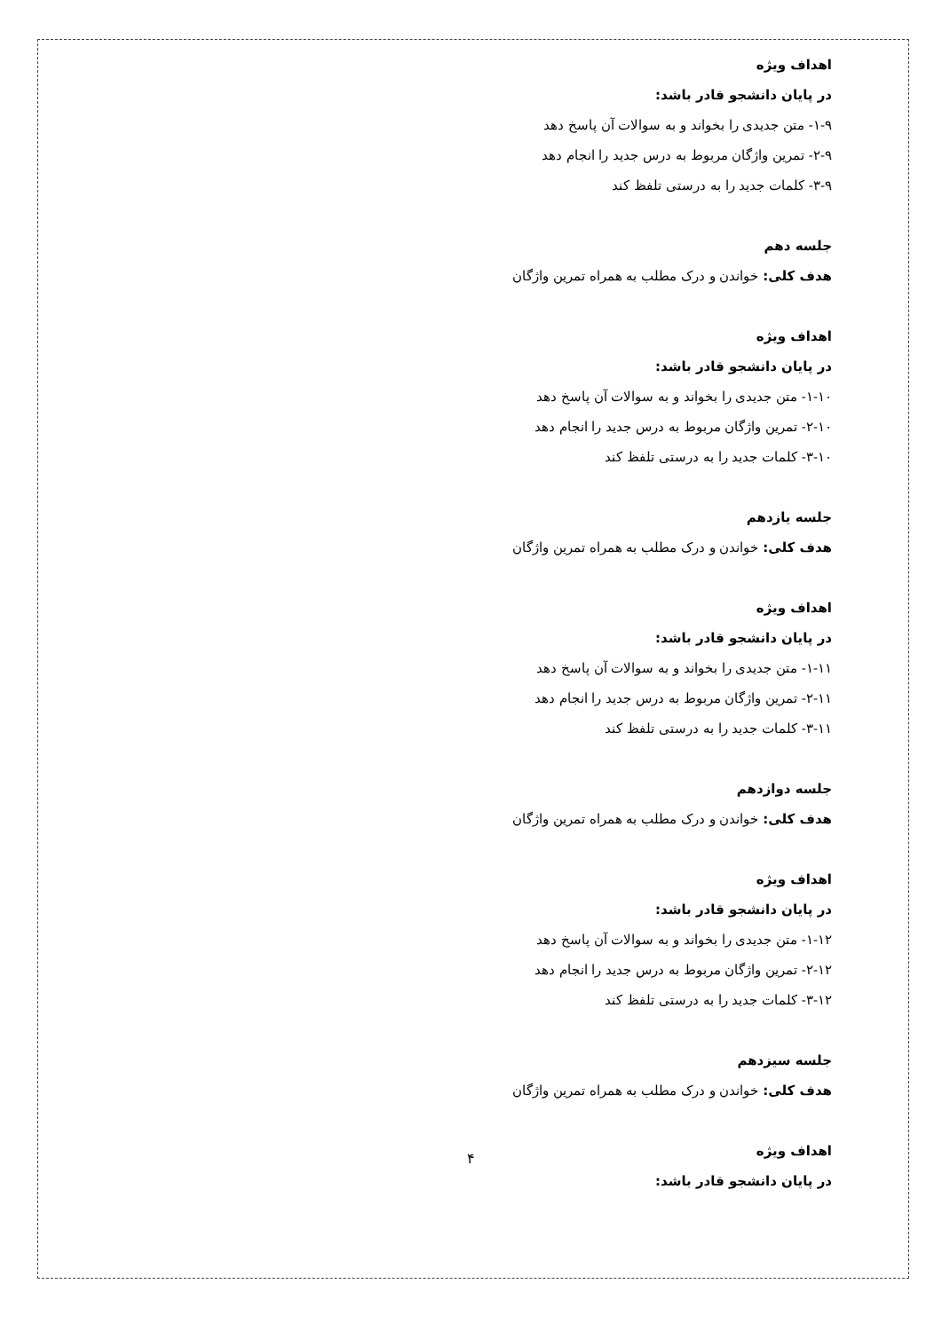اهداف ویژه
در پایان دانشجو قادر باشد:
۱-۹- متن جدیدی را بخواند و به سوالات آن پاسخ دهد
۲-۹- تمرین واژگان مربوط به درس جدید را انجام دهد
۳-۹- کلمات جدید را به درستی تلفظ کند
جلسه دهم
هدف کلی: خواندن و درک مطلب به همراه تمرین واژگان
اهداف ویژه
در پایان دانشجو قادر باشد:
۱-۱۰- متن جدیدی را بخواند و به سوالات آن پاسخ دهد
۲-۱۰- تمرین واژگان مربوط به درس جدید را انجام دهد
۳-۱۰- کلمات جدید را به درستی تلفظ کند
جلسه یازدهم
هدف کلی: خواندن و درک مطلب به همراه تمرین واژگان
اهداف ویژه
در پایان دانشجو قادر باشد:
۱-۱۱- متن جدیدی را بخواند و به سوالات آن پاسخ دهد
۲-۱۱- تمرین واژگان مربوط به درس جدید را انجام دهد
۳-۱۱- کلمات جدید را به درستی تلفظ کند
جلسه دوازدهم
هدف کلی: خواندن و درک مطلب به همراه تمرین واژگان
اهداف ویژه
در پایان دانشجو قادر باشد:
۱-۱۲- متن جدیدی را بخواند و به سوالات آن پاسخ دهد
۲-۱۲- تمرین واژگان مربوط به درس جدید را انجام دهد
۳-۱۲- کلمات جدید را به درستی تلفظ کند
جلسه سیزدهم
هدف کلی: خواندن و درک مطلب به همراه تمرین واژگان
اهداف ویژه
در پایان دانشجو قادر باشد:
۴